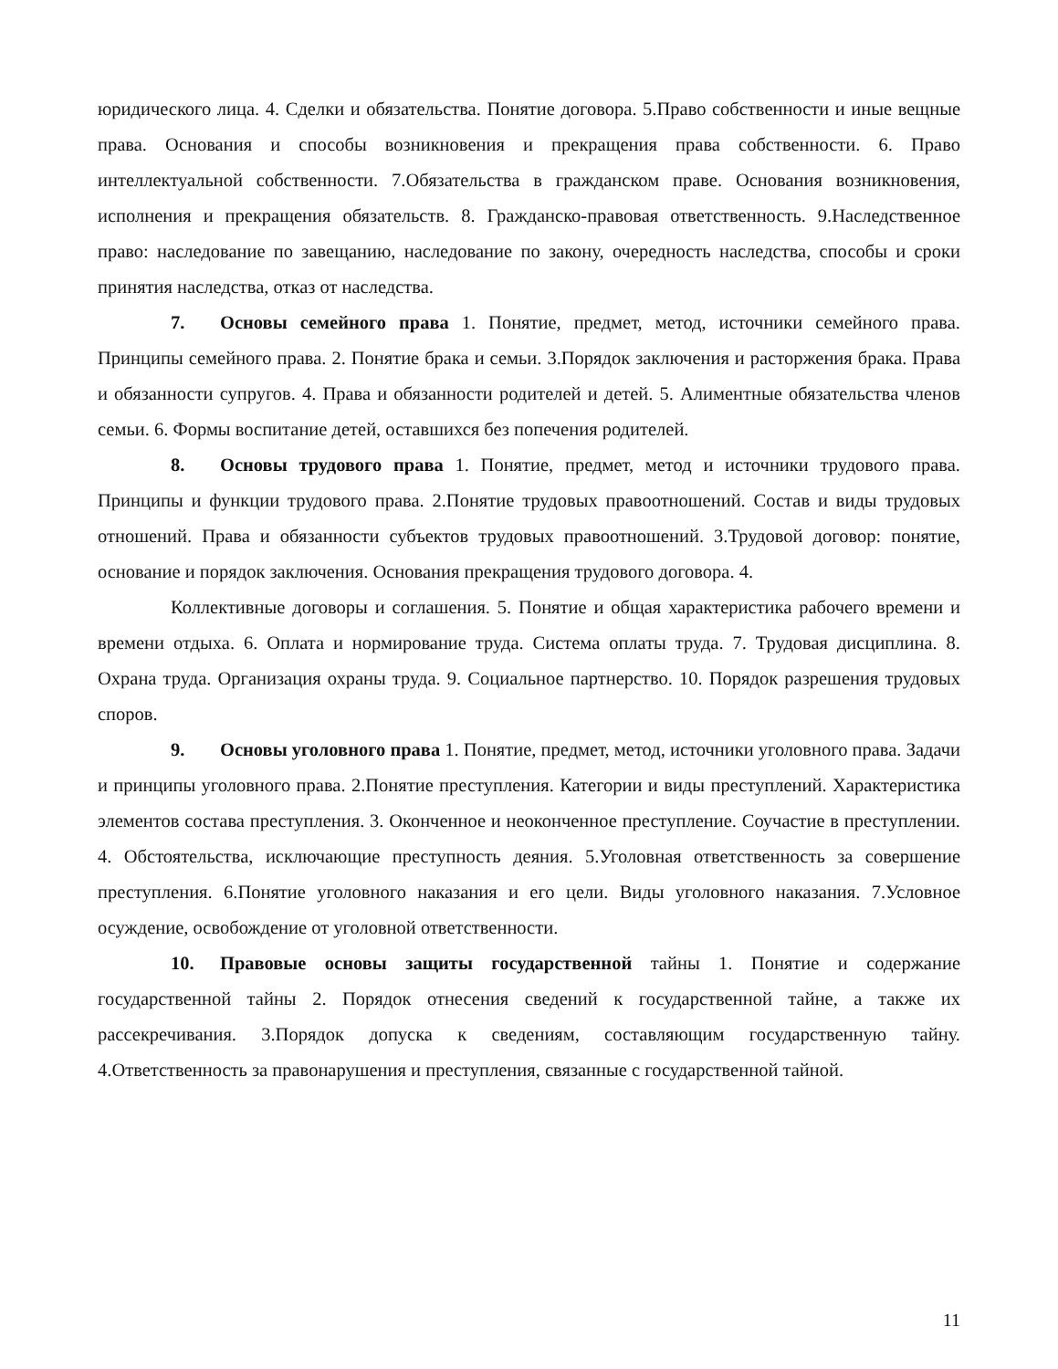юридического лица. 4. Сделки и обязательства. Понятие договора. 5.Право собственности и иные вещные права. Основания и способы возникновения и прекращения права собственности. 6. Право интеллектуальной собственности. 7.Обязательства в гражданском праве. Основания возникновения, исполнения и прекращения обязательств. 8. Гражданско-правовая ответственность. 9.Наследственное право: наследование по завещанию, наследование по закону, очередность наследства, способы и сроки принятия наследства, отказ от наследства.
7. Основы семейного права 1. Понятие, предмет, метод, источники семейного права. Принципы семейного права. 2. Понятие брака и семьи. 3.Порядок заключения и расторжения брака. Права и обязанности супругов. 4. Права и обязанности родителей и детей. 5. Алиментные обязательства членов семьи. 6. Формы воспитание детей, оставшихся без попечения родителей.
8. Основы трудового права 1. Понятие, предмет, метод и источники трудового права. Принципы и функции трудового права. 2.Понятие трудовых правоотношений. Состав и виды трудовых отношений. Права и обязанности субъектов трудовых правоотношений. 3.Трудовой договор: понятие, основание и порядок заключения. Основания прекращения трудового договора. 4.
Коллективные договоры и соглашения. 5. Понятие и общая характеристика рабочего времени и времени отдыха. 6. Оплата и нормирование труда. Система оплаты труда. 7. Трудовая дисциплина. 8. Охрана труда. Организация охраны труда. 9. Социальное партнерство. 10. Порядок разрешения трудовых споров.
9. Основы уголовного права 1. Понятие, предмет, метод, источники уголовного права. Задачи и принципы уголовного права. 2.Понятие преступления. Категории и виды преступлений. Характеристика элементов состава преступления. 3. Оконченное и неоконченное преступление. Соучастие в преступлении. 4. Обстоятельства, исключающие преступность деяния. 5.Уголовная ответственность за совершение преступления. 6.Понятие уголовного наказания и его цели. Виды уголовного наказания. 7.Условное осуждение, освобождение от уголовной ответственности.
10. Правовые основы защиты государственной тайны 1. Понятие и содержание государственной тайны 2. Порядок отнесения сведений к государственной тайне, а также их рассекречивания. 3.Порядок допуска к сведениям, составляющим государственную тайну. 4.Ответственность за правонарушения и преступления, связанные с государственной тайной.
11